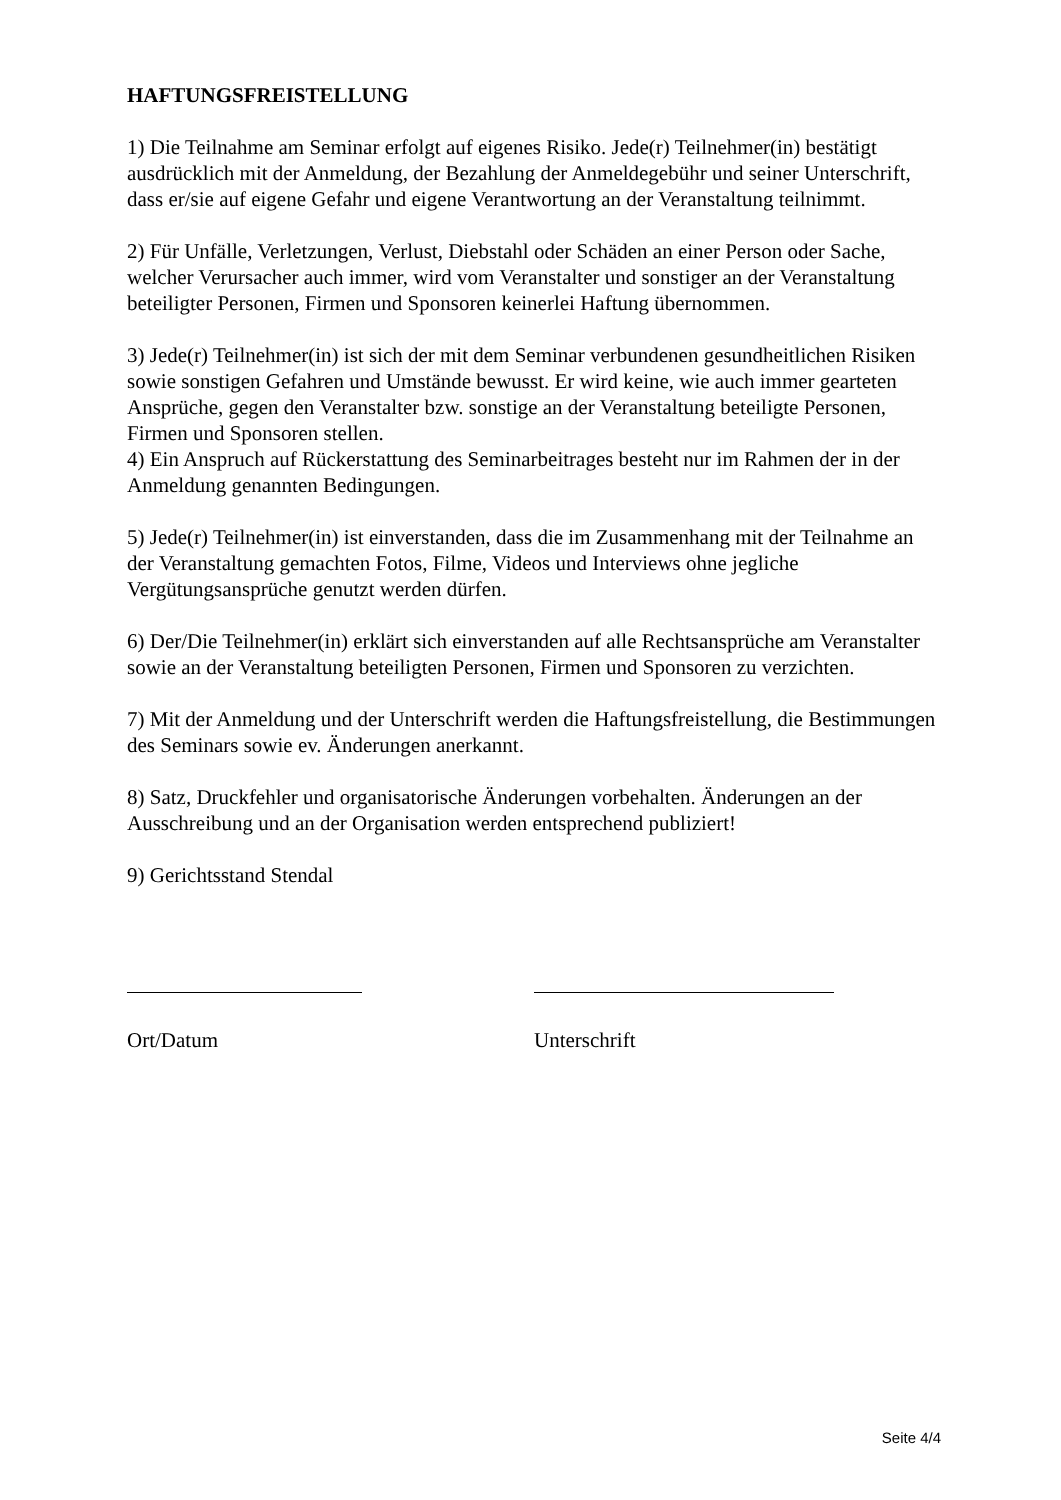HAFTUNGSFREISTELLUNG
1) Die Teilnahme am Seminar erfolgt auf eigenes Risiko. Jede(r) Teilnehmer(in) bestätigt ausdrücklich mit der Anmeldung, der Bezahlung der Anmeldegebühr und seiner Unterschrift, dass er/sie auf eigene Gefahr und eigene Verantwortung an der Veranstaltung teilnimmt.
2) Für Unfälle, Verletzungen, Verlust, Diebstahl oder Schäden an einer Person oder Sache, welcher Verursacher auch immer, wird vom Veranstalter und sonstiger an der Veranstaltung beteiligter Personen, Firmen und Sponsoren keinerlei Haftung übernommen.
3) Jede(r) Teilnehmer(in) ist sich der mit dem Seminar verbundenen gesundheitlichen Risiken sowie sonstigen Gefahren und Umstände bewusst. Er wird keine, wie auch immer gearteten Ansprüche, gegen den Veranstalter bzw. sonstige an der Veranstaltung beteiligte Personen, Firmen und Sponsoren stellen.
4) Ein Anspruch auf Rückerstattung des Seminarbeitrages besteht nur im Rahmen der in der Anmeldung genannten Bedingungen.
5) Jede(r) Teilnehmer(in) ist einverstanden, dass die im Zusammenhang mit der Teilnahme an der Veranstaltung gemachten Fotos, Filme, Videos und Interviews ohne jegliche Vergütungsansprüche genutzt werden dürfen.
6) Der/Die Teilnehmer(in) erklärt sich einverstanden auf alle Rechtsansprüche am Veranstalter sowie an der Veranstaltung beteiligten Personen, Firmen und Sponsoren zu verzichten.
7) Mit der Anmeldung und der Unterschrift werden die Haftungsfreistellung, die Bestimmungen des Seminars sowie ev. Änderungen anerkannt.
8) Satz, Druckfehler und organisatorische Änderungen vorbehalten. Änderungen an der Ausschreibung und an der Organisation werden entsprechend publiziert!
9) Gerichtsstand Stendal
Ort/Datum Unterschrift
Seite 4/4